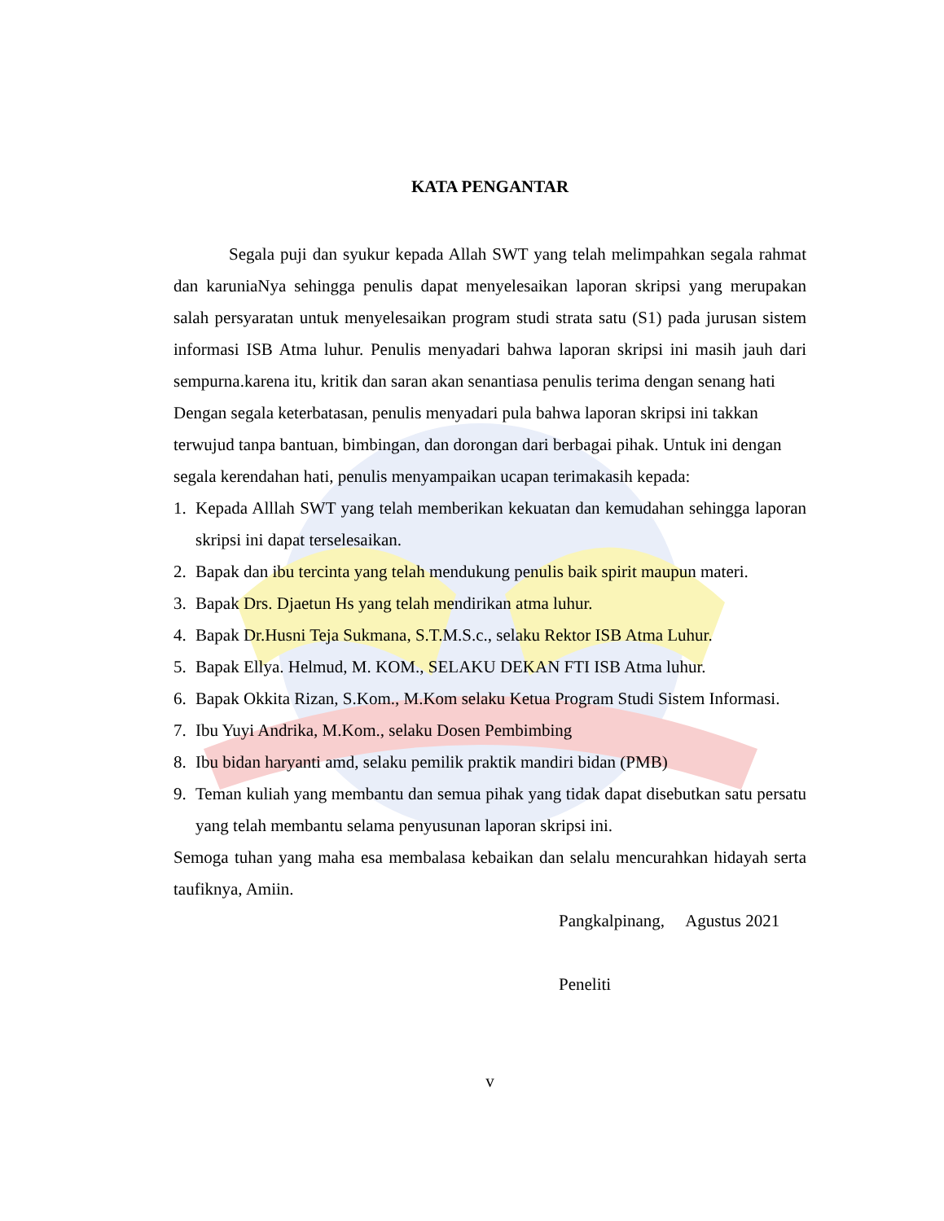KATA PENGANTAR
Segala puji dan syukur kepada Allah SWT yang telah melimpahkan segala rahmat dan karuniaNya sehingga penulis dapat menyelesaikan laporan skripsi yang merupakan salah persyaratan untuk menyelesaikan program studi strata satu (S1) pada jurusan sistem informasi ISB Atma luhur. Penulis menyadari bahwa laporan skripsi ini masih jauh dari sempurna.karena itu, kritik dan saran akan senantiasa penulis terima dengan senang hati
Dengan segala keterbatasan, penulis menyadari pula bahwa laporan skripsi ini takkan terwujud tanpa bantuan, bimbingan, dan dorongan dari berbagai pihak. Untuk ini dengan segala kerendahan hati, penulis menyampaikan ucapan terimakasih kepada:
1. Kepada Alllah SWT yang telah memberikan kekuatan dan kemudahan sehingga laporan skripsi ini dapat terselesaikan.
2. Bapak dan ibu tercinta yang telah mendukung penulis baik spirit maupun materi.
3. Bapak Drs. Djaetun Hs yang telah mendirikan atma luhur.
4. Bapak Dr.Husni Teja Sukmana, S.T.M.S.c., selaku Rektor ISB Atma Luhur.
5. Bapak Ellya. Helmud, M. KOM., SELAKU DEKAN FTI ISB Atma luhur.
6. Bapak Okkita Rizan, S.Kom., M.Kom selaku Ketua Program Studi Sistem Informasi.
7. Ibu Yuyi Andrika, M.Kom., selaku Dosen Pembimbing
8. Ibu bidan haryanti amd, selaku pemilik praktik mandiri bidan (PMB)
9. Teman kuliah yang membantu dan semua pihak yang tidak dapat disebutkan satu persatu yang telah membantu selama penyusunan laporan skripsi ini.
Semoga tuhan yang maha esa membalasa kebaikan dan selalu mencurahkan hidayah serta taufiknya, Amiin.
Pangkalpinang, Agustus 2021
Peneliti
v